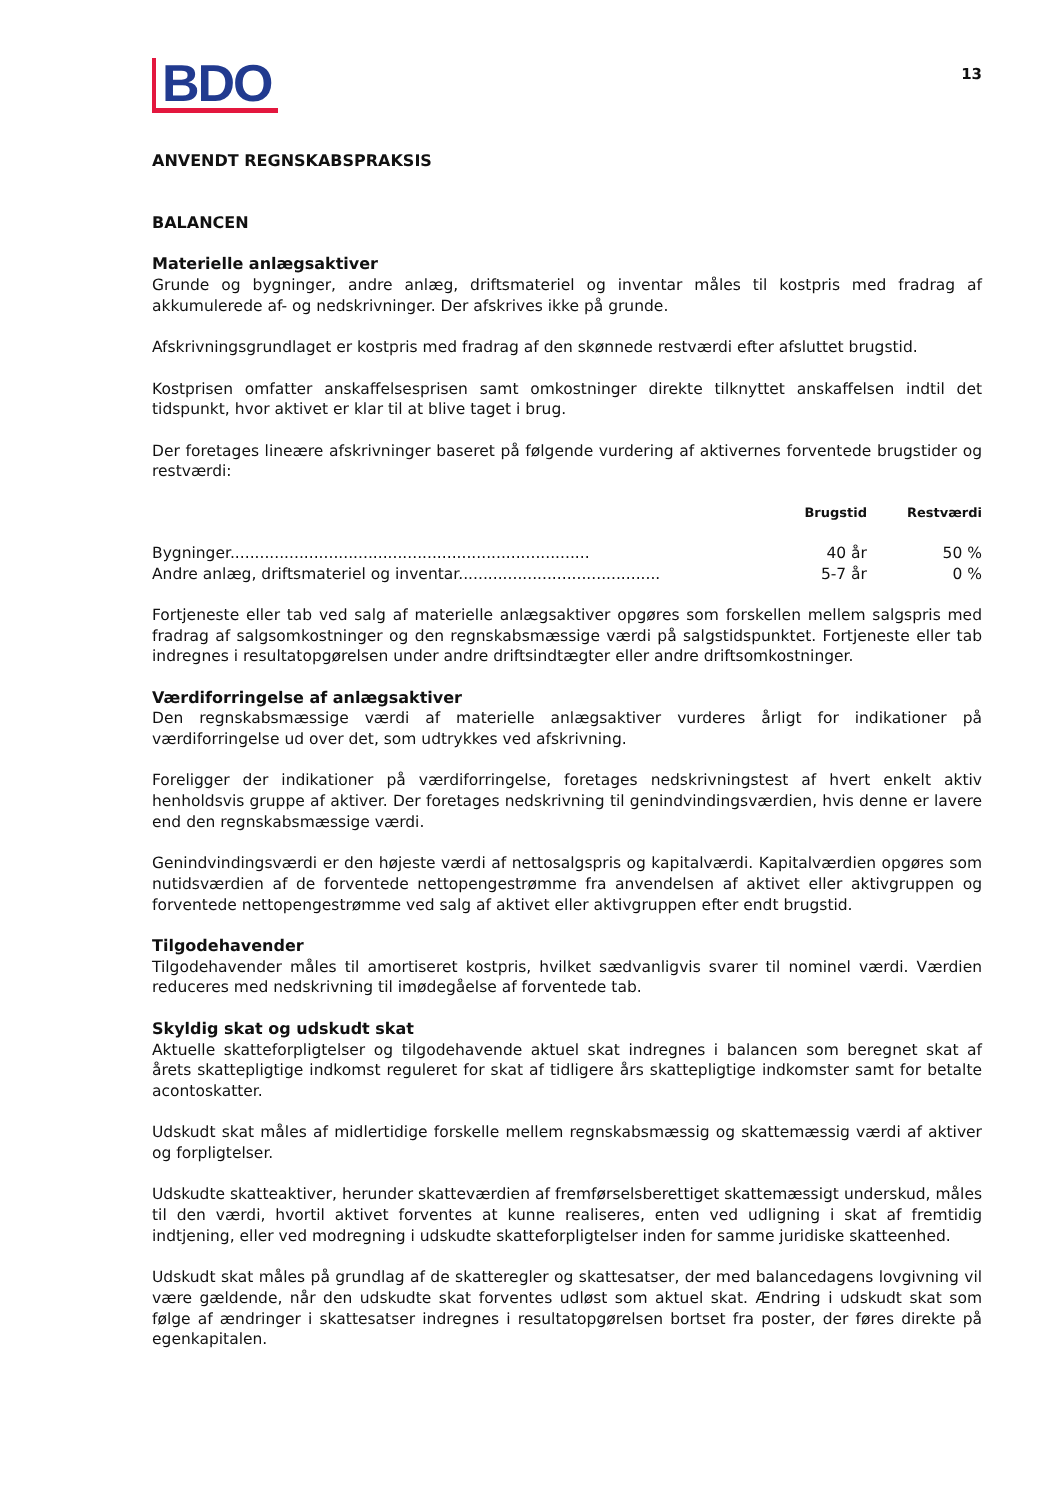BDO
13
ANVENDT REGNSKABSPRAKSIS
BALANCEN
Materielle anlægsaktiver
Grunde og bygninger, andre anlæg, driftsmateriel og inventar måles til kostpris med fradrag af akkumulerede af- og nedskrivninger. Der afskrives ikke på grunde.
Afskrivningsgrundlaget er kostpris med fradrag af den skønnede restværdi efter afsluttet brugstid.
Kostprisen omfatter anskaffelsesprisen samt omkostninger direkte tilknyttet anskaffelsen indtil det tidspunkt, hvor aktivet er klar til at blive taget i brug.
Der foretages lineære afskrivninger baseret på følgende vurdering af aktivernes forventede brugstider og restværdi:
| | Brugstid | Restværdi |
| --- | --- | --- |
| Bygninger......................................................................... | 40 år | 50 % |
| Andre anlæg, driftsmateriel og inventar......................................... | 5-7 år | 0 % |
Fortjeneste eller tab ved salg af materielle anlægsaktiver opgøres som forskellen mellem salgspris med fradrag af salgsomkostninger og den regnskabsmæssige værdi på salgstidspunktet. Fortjeneste eller tab indregnes i resultatopgørelsen under andre driftsindtægter eller andre driftsomkostninger.
Værdiforringelse af anlægsaktiver
Den regnskabsmæssige værdi af materielle anlægsaktiver vurderes årligt for indikationer på værdiforringelse ud over det, som udtrykkes ved afskrivning.
Foreligger der indikationer på værdiforringelse, foretages nedskrivningstest af hvert enkelt aktiv henholdsvis gruppe af aktiver. Der foretages nedskrivning til genindvindingsværdien, hvis denne er lavere end den regnskabsmæssige værdi.
Genindvindingsværdi er den højeste værdi af nettosalgspris og kapitalværdi. Kapitalværdien opgøres som nutidsværdien af de forventede nettopengestrømme fra anvendelsen af aktivet eller aktivgruppen og forventede nettopengestrømme ved salg af aktivet eller aktivgruppen efter endt brugstid.
Tilgodehavender
Tilgodehavender måles til amortiseret kostpris, hvilket sædvanligvis svarer til nominel værdi. Værdien reduceres med nedskrivning til imødegåelse af forventede tab.
Skyldig skat og udskudt skat
Aktuelle skatteforpligtelser og tilgodehavende aktuel skat indregnes i balancen som beregnet skat af årets skattepligtige indkomst reguleret for skat af tidligere års skattepligtige indkomster samt for betalte acontoskatter.
Udskudt skat måles af midlertidige forskelle mellem regnskabsmæssig og skattemæssig værdi af aktiver og forpligtelser.
Udskudte skatteaktiver, herunder skatteværdien af fremførselsberettiget skattemæssigt underskud, måles til den værdi, hvortil aktivet forventes at kunne realiseres, enten ved udligning i skat af fremtidig indtjening, eller ved modregning i udskudte skatteforpligtelser inden for samme juridiske skatteenhed.
Udskudt skat måles på grundlag af de skatteregler og skattesatser, der med balancedagens lovgivning vil være gældende, når den udskudte skat forventes udløst som aktuel skat. Ændring i udskudt skat som følge af ændringer i skattesatser indregnes i resultatopgørelsen bortset fra poster, der føres direkte på egenkapitalen.